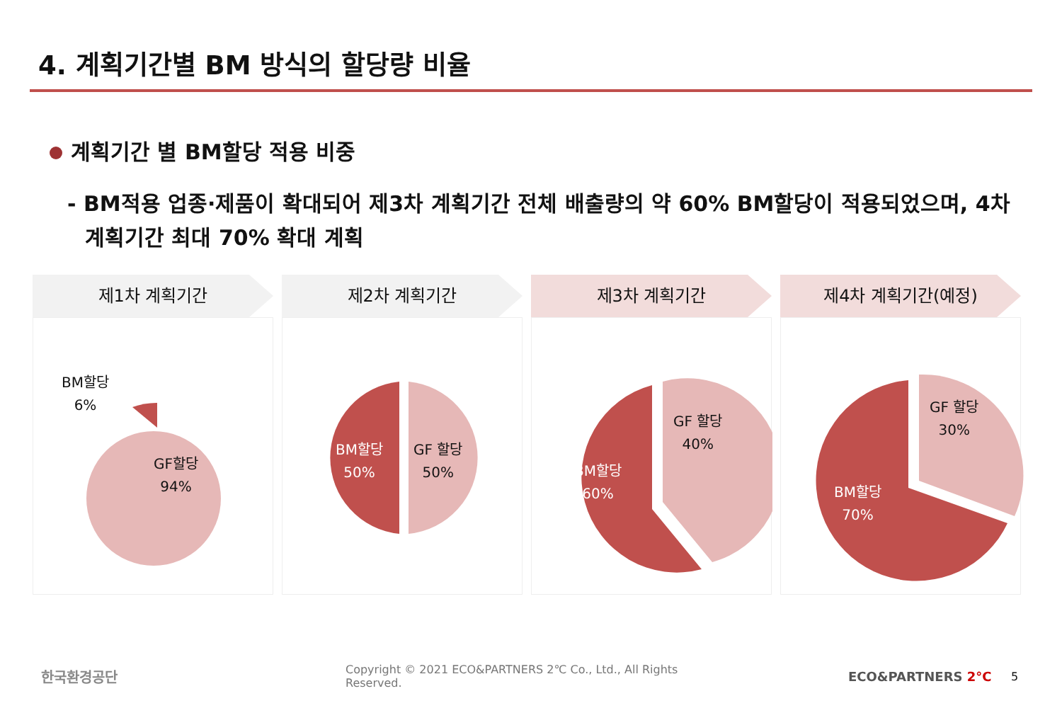4. 계획기간별 BM 방식의 할당량 비율
계획기간 별 BM할당 적용 비중
- BM적용 업종·제품이 확대되어 제3차 계획기간 전체 배출량의 약 60% BM할당이 적용되었으며, 4차 계획기간 최대 70% 확대 계획
제1차 계획기간
BM할당
6%
GF할당
94%
제2차 계획기간
BM할당
50%
GF 할당
50%
제3차 계획기간
BM할당
60%
GF 할당
40%
제4차 계획기간(예정)
BM할당
70%
GF 할당
30%
한국환경공단
Copyright © 2021 ECO&PARTNERS 2℃ Co., Ltd., All Rights Reserved.
ECO&PARTNERS 2°C 5